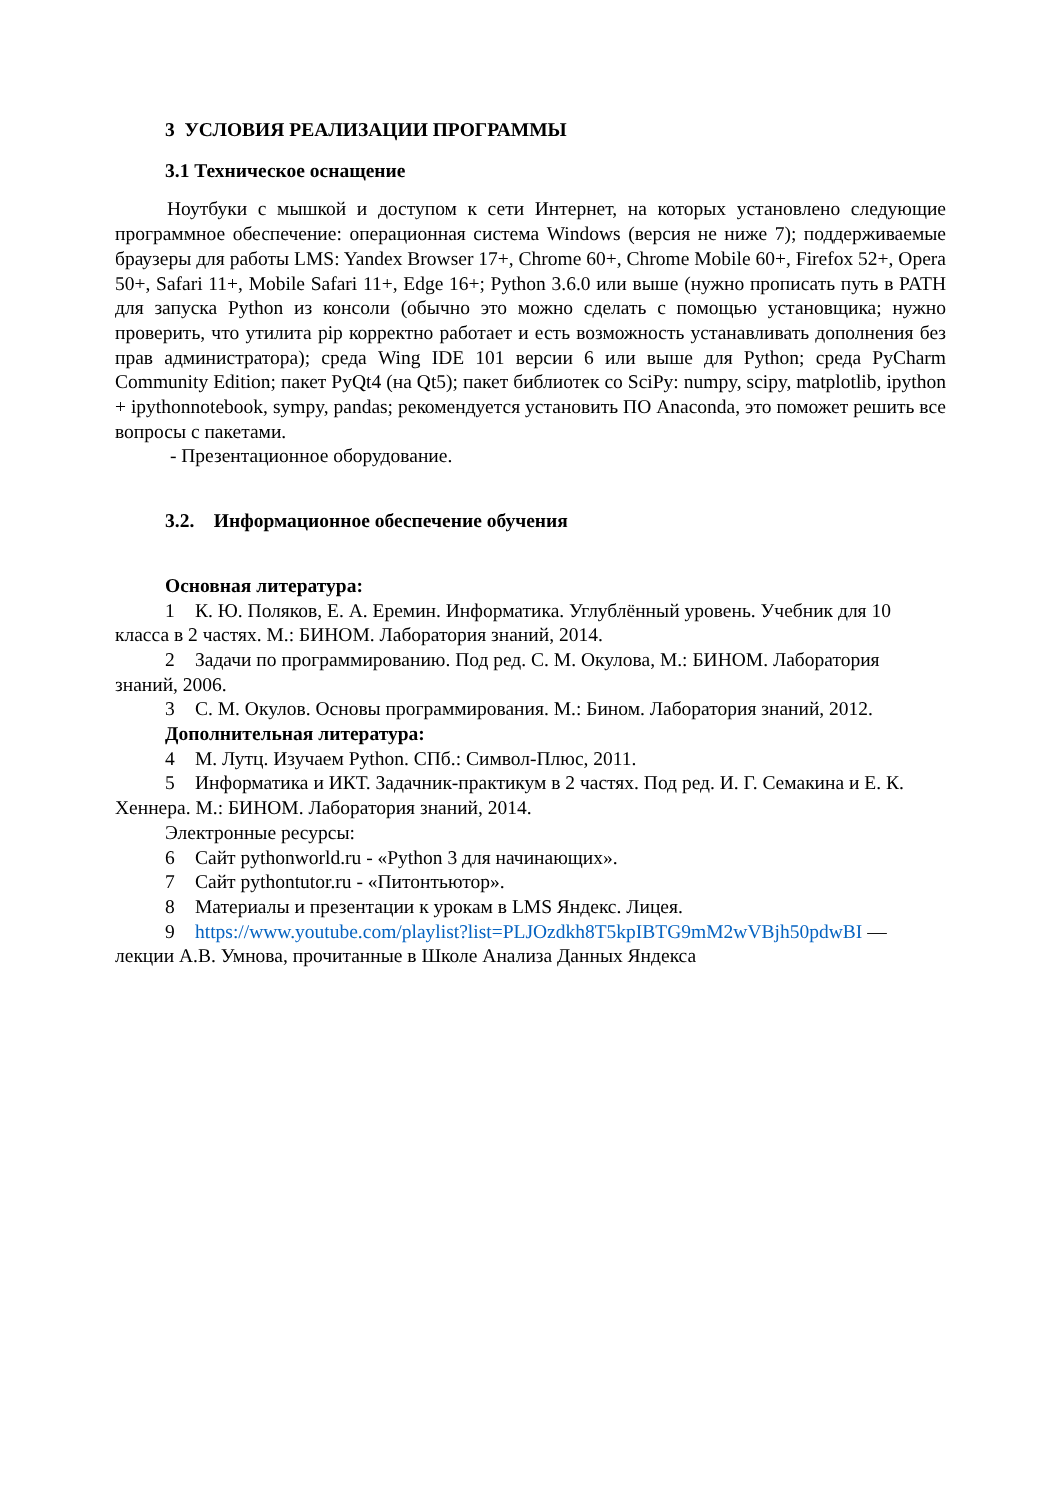3 УСЛОВИЯ РЕАЛИЗАЦИИ ПРОГРАММЫ
3.1 Техническое оснащение
Ноутбуки с мышкой и доступом к сети Интернет, на которых установлено следующие программное обеспечение: операционная система Windows (версия не ниже 7); поддерживаемые браузеры для работы LMS: Yandex Browser 17+, Chrome 60+, Chrome Mobile 60+, Firefox 52+, Opera 50+, Safari 11+, Mobile Safari 11+, Edge 16+; Python 3.6.0 или выше (нужно прописать путь в PATH для запуска Python из консоли (обычно это можно сделать с помощью установщика; нужно проверить, что утилита pip корректно работает и есть возможность устанавливать дополнения без прав администратора); среда Wing IDE 101 версии 6 или выше для Python; среда PyCharm Community Edition; пакет PyQt4 (на Qt5); пакет библиотек со SciPy: numpy, scipy, matplotlib, ipython + ipythonnotebook, sympy, pandas; рекомендуется установить ПО Anaconda, это поможет решить все вопросы с пакетами.
- Презентационное оборудование.
3.2. Информационное обеспечение обучения
Основная литература:
1 К. Ю. Поляков, Е. А. Еремин. Информатика. Углублённый уровень. Учебник для 10 класса в 2 частях. М.: БИНОМ. Лаборатория знаний, 2014.
2 Задачи по программированию. Под ред. С. М. Окулова, М.: БИНОМ. Лаборатория знаний, 2006.
3 С. М. Окулов. Основы программирования. М.: Бином. Лаборатория знаний, 2012.
Дополнительная литература:
4 М. Лутц. Изучаем Python. СПб.: Символ-Плюс, 2011.
5 Информатика и ИКТ. Задачник-практикум в 2 частях. Под ред. И. Г. Семакина и Е. К. Хеннера. М.: БИНОМ. Лаборатория знаний, 2014.
Электронные ресурсы:
6 Сайт pythonworld.ru - «Python 3 для начинающих».
7 Сайт pythontutor.ru - «Питонтьютор».
8 Материалы и презентации к урокам в LMS Яндекс. Лицея.
9 https://www.youtube.com/playlist?list=PLJOzdkh8T5kpIBTG9mM2wVBjh50pdwBI — лекции А.В. Умнова, прочитанные в Школе Анализа Данных Яндекса